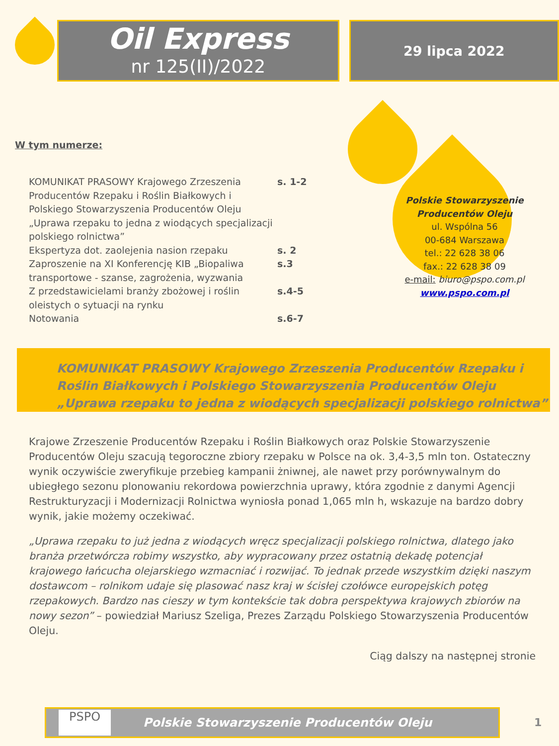Oil Express
nr 125(II)/2022
29 lipca 2022
W tym numerze:
KOMUNIKAT PRASOWY Krajowego Zrzeszenia Producentów Rzepaku i Roślin Białkowych i Polskiego Stowarzyszenia Producentów Oleju „Uprawa rzepaku to jedna z wiodących specjalizacji polskiego rolnictwa”
s. 1-2
Ekspertyza dot. zaolejenia nasion rzepaku s. 2
Zaproszenie na XI Konferencję KIB „Biopaliwa transportowe - szanse, zagrożenia, wyzwania
s.3
Z przedstawicielami branży zbożowej i roślin oleistych o sytuacji na rynku
s.4-5
Notowania s.6-7
Polskie Stowarzyszenie
Producentów Oleju
ul. Wspólna 56
00-684 Warszawa
tel.: 22 628 38 06
fax.: 22 628 38 09
e-mail: biuro@pspo.com.pl
www.pspo.com.pl
KOMUNIKAT PRASOWY Krajowego Zrzeszenia Producentów Rzepaku i Roślin Białkowych i Polskiego Stowarzyszenia Producentów Oleju „Uprawa rzepaku to jedna z wiodących specjalizacji polskiego rolnictwa”
Krajowe Zrzeszenie Producentów Rzepaku i Roślin Białkowych oraz Polskie Stowarzyszenie Producentów Oleju szacują tegoroczne zbiory rzepaku w Polsce na ok. 3,4-3,5 mln ton. Ostateczny wynik oczywiście zweryfikuje przebieg kampanii żniwnej, ale nawet przy porównywalnym do ubiegłego sezonu plonowaniu rekordowa powierzchnia uprawy, która zgodnie z danymi Agencji Restrukturyzacji i Modernizacji Rolnictwa wyniosła ponad 1,065 mln h, wskazuje na bardzo dobry wynik, jakie możemy oczekiwać.
„Uprawa rzepaku to już jedna z wiodących wręcz specjalizacji polskiego rolnictwa, dlatego jako branża przetwórcza robimy wszystko, aby wypracowany przez ostatnią dekadę potencjał krajowego łańcucha olejarskiego wzmacniać i rozwijać. To jednak przede wszystkim dzięki naszym dostawcom – rolnikom udaje się plasować nasz kraj w ścisłej czołówce europejskich potęg rzepakowych. Bardzo nas cieszy w tym kontekście tak dobra perspektywa krajowych zbiorów na nowy sezon” – powiedział Mariusz Szeliga, Prezes Zarządu Polskiego Stowarzyszenia Producentów Oleju.
Ciąg dalszy na następnej stronie
PSPO
Polskie Stowarzyszenie Producentów Oleju
1